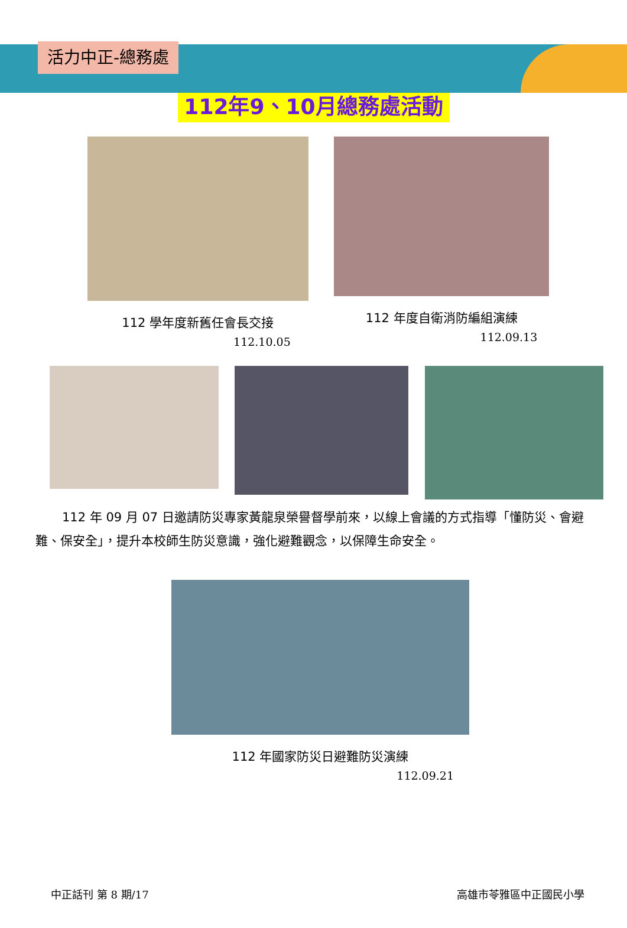活力中正-總務處
112年9、10月總務處活動
112 學年度新舊任會長交接
112.10.05
112 年度自衛消防編組演練
112.09.13
112 年 09 月 07 日邀請防災專家黃龍泉榮譽督學前來，以線上會議的方式指導「懂防災、會避難、保安全」，提升本校師生防災意識，強化避難觀念，以保障生命安全。
112 年國家防災日避難防災演練
112.09.21
中正話刊 第 8 期/17 高雄市苓雅區中正國民小學